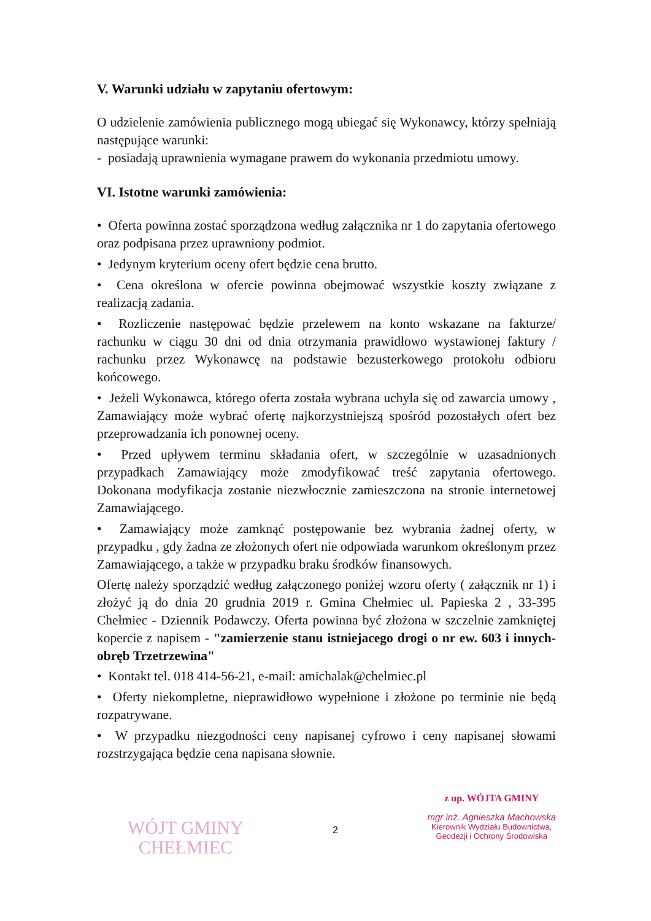V. Warunki udziału w zapytaniu ofertowym:
O udzielenie zamówienia publicznego mogą ubiegać się Wykonawcy, którzy spełniają następujące warunki:
- posiadają uprawnienia wymagane prawem do wykonania przedmiotu umowy.
VI. Istotne warunki zamówienia:
• Oferta powinna zostać sporządzona według załącznika nr 1 do zapytania ofertowego oraz podpisana przez uprawniony podmiot.
• Jedynym kryterium oceny ofert będzie cena brutto.
• Cena określona w ofercie powinna obejmować wszystkie koszty związane z realizacją zadania.
• Rozliczenie następować będzie przelewem na konto wskazane na fakturze/ rachunku w ciągu 30 dni od dnia otrzymania prawidłowo wystawionej faktury / rachunku przez Wykonawcę na podstawie bezusterkowego protokołu odbioru końcowego.
• Jeżeli Wykonawca, którego oferta została wybrana uchyla się od zawarcia umowy , Zamawiający może wybrać ofertę najkorzystniejszą spośród pozostałych ofert bez przeprowadzania ich ponownej oceny.
• Przed upływem terminu składania ofert, w szczególnie w uzasadnionych przypadkach Zamawiający może zmodyfikować treść zapytania ofertowego. Dokonana modyfikacja zostanie niezwłocznie zamieszczona na stronie internetowej Zamawiającego.
• Zamawiający może zamknąć postępowanie bez wybrania żadnej oferty, w przypadku , gdy żadna ze złożonych ofert nie odpowiada warunkom określonym przez Zamawiającego, a także w przypadku braku środków finansowych.
Ofertę należy sporządzić według załączonego poniżej wzoru oferty ( załącznik nr 1) i złożyć ją do dnia 20 grudnia 2019 r. Gmina Chełmiec ul. Papieska 2 , 33-395 Chełmiec - Dziennik Podawczy. Oferta powinna być złożona w szczelnie zamkniętej kopercie z napisem - "zamierzenie stanu istniejacego drogi o nr ew. 603 i innych- obręb Trzetrzewina"
• Kontakt tel. 018 414-56-21, e-mail: amichalak@chelmiec.pl
• Oferty niekompletne, nieprawidłowo wypełnione i złożone po terminie nie będą rozpatrywane.
• W przypadku niezgodności ceny napisanej cyfrowo i ceny napisanej słowami rozstrzygająca będzie cena napisana słownie.
WÓJT GMINY
CHEŁMIEC
2
z up. WÓJTA GMINY
mgr inż. Agnieszka Machowska
Kierownik Wydziału Budownictwa,
Geodezji i Ochrony Środowiska